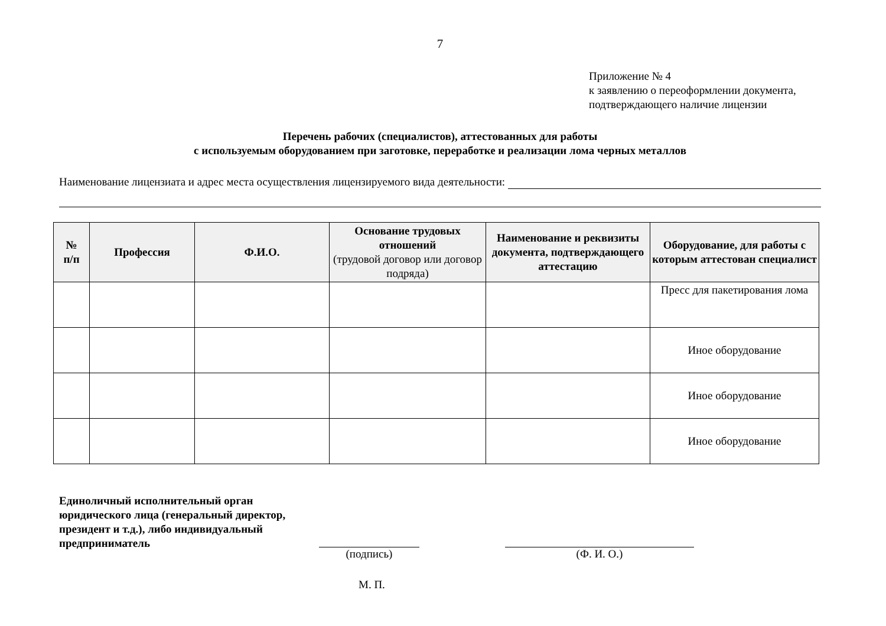7
Приложение № 4
к заявлению о переоформлении документа,
подтверждающего наличие лицензии
Перечень рабочих (специалистов), аттестованных для работы
с используемым оборудованием при заготовке, переработке и реализации лома черных металлов
Наименование лицензиата и адрес места осуществления лицензируемого вида деятельности:
| № п/п | Профессия | Ф.И.О. | Основание трудовых отношений (трудовой договор или договор подряда) | Наименование и реквизиты документа, подтверждающего аттестацию | Оборудование, для работы с которым аттестован специалист |
| --- | --- | --- | --- | --- | --- |
| | | | | | Пресс для пакетирования лома |
| | | | | | Иное оборудование |
| | | | | | Иное оборудование |
| | | | | | Иное оборудование |
Единоличный исполнительный орган юридического лица (генеральный директор, президент и т.д.), либо индивидуальный предприниматель
(подпись) (Ф. И. О.)
М. П.